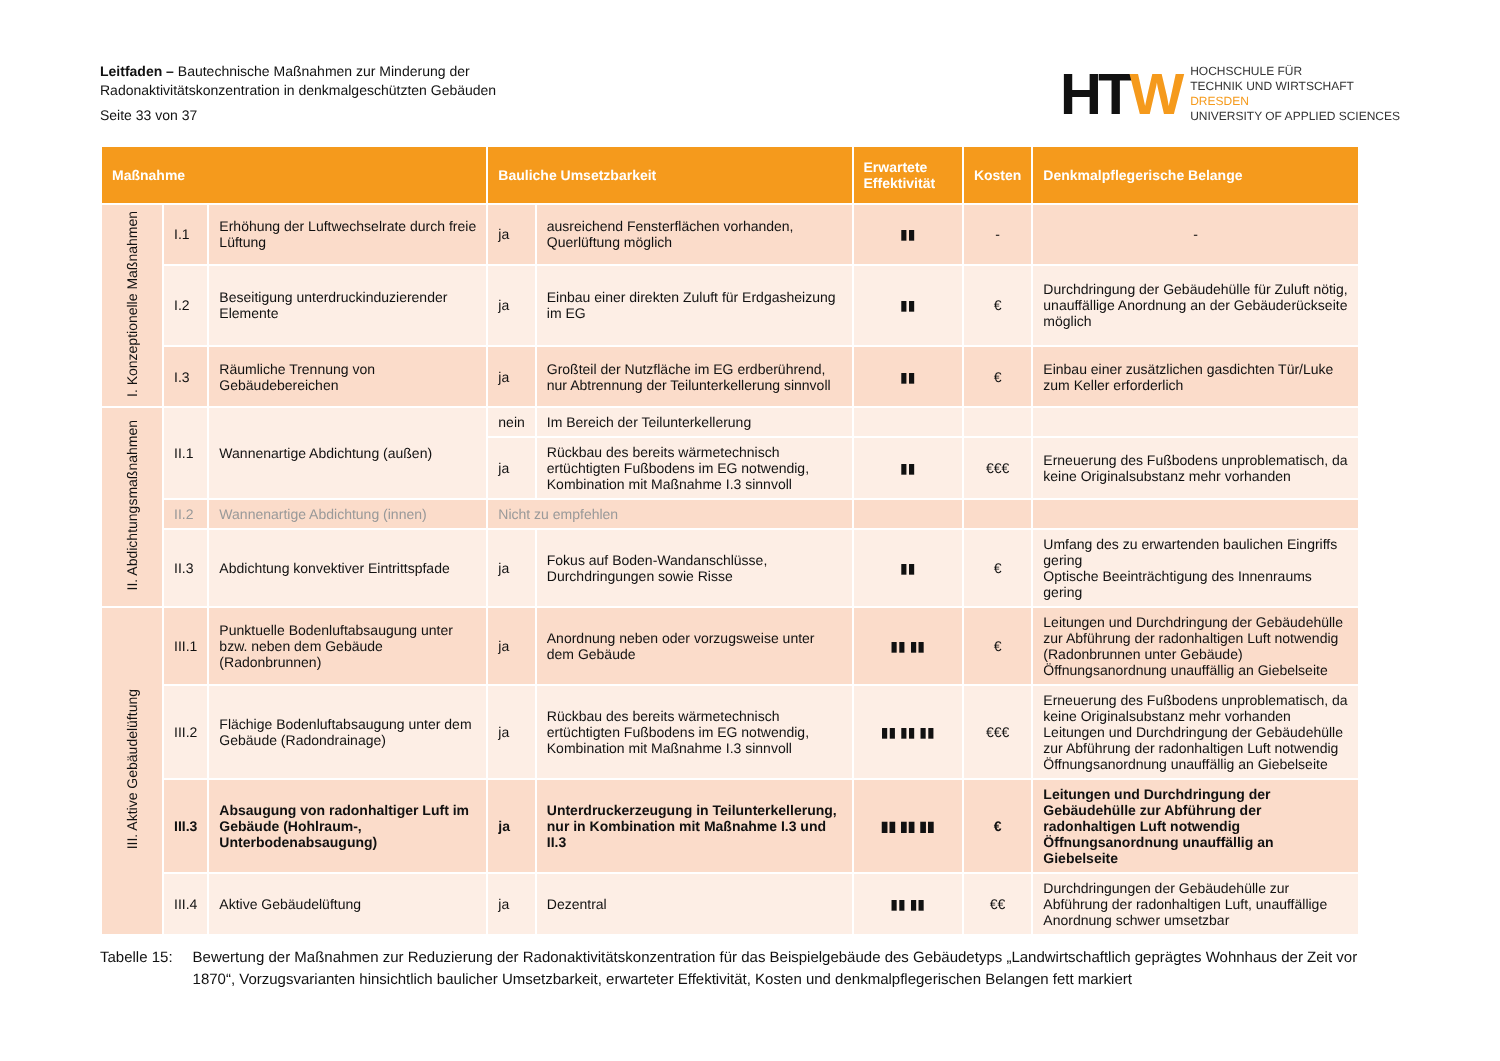Leitfaden – Bautechnische Maßnahmen zur Minderung der
Radonaktivitätskonzentration in denkmalgeschützten Gebäuden
Seite 33 von 37
HTW
HOCHSCHULE FÜR
TECHNIK UND WIRTSCHAFT
DRESDEN
UNIVERSITY OF APPLIED SCIENCES
| Maßnahme | | | Bauliche Umsetzbarkeit | | Erwartete Effektivität | Kosten | Denkmalpflegerische Belange |
| --- | --- | --- | --- | --- | --- | --- | --- |
| I. Konzeptionelle Maßnahmen | I.1 | Erhöhung der Luftwechselrate durch freie Lüftung | ja | ausreichend Fensterflächen vorhanden, Querlüftung möglich | ▮▮ | - | - |
| | I.2 | Beseitigung unterdruckinduzierender Elemente | ja | Einbau einer direkten Zuluft für Erdgasheizung im EG | ▮▮ | € | Durchdringung der Gebäudehülle für Zuluft nötig, unauffällige Anordnung an der Gebäuderückseite möglich |
| | I.3 | Räumliche Trennung von Gebäudebereichen | ja | Großteil der Nutzfläche im EG erdberührend, nur Abtrennung der Teilunterkellerung sinnvoll | ▮▮ | € | Einbau einer zusätzlichen gasdichten Tür/Luke zum Keller erforderlich |
| II. Abdichtungsmaßnahmen | II.1 | Wannenartige Abdichtung (außen) | nein | Im Bereich der Teilunterkellerung | | | |
| | | | ja | Rückbau des bereits wärmetechnisch ertüchtigten Fußbodens im EG notwendig, Kombination mit Maßnahme I.3 sinnvoll | ▮▮ | €€€ | Erneuerung des Fußbodens unproblematisch, da keine Originalsubstanz mehr vorhanden |
| | II.2 | Wannenartige Abdichtung (innen) | Nicht zu empfehlen | | | | |
| | II.3 | Abdichtung konvektiver Eintrittspfade | ja | Fokus auf Boden-Wandanschlüsse, Durchdringungen sowie Risse | ▮▮ | € | Umfang des zu erwartenden baulichen Eingriffs gering Optische Beeinträchtigung des Innenraums gering |
| III. Aktive Gebäudelüftung | III.1 | Punktuelle Bodenluftabsaugung unter bzw. neben dem Gebäude (Radonbrunnen) | ja | Anordnung neben oder vorzugsweise unter dem Gebäude | ▮▮ ▮▮ | € | Leitungen und Durchdringung der Gebäudehülle zur Abführung der radonhaltigen Luft notwendig (Radonbrunnen unter Gebäude) Öffnungsanordnung unauffällig an Giebelseite |
| | III.2 | Flächige Bodenluftabsaugung unter dem Gebäude (Radondrainage) | ja | Rückbau des bereits wärmetechnisch ertüchtigten Fußbodens im EG notwendig, Kombination mit Maßnahme I.3 sinnvoll | ▮▮ ▮▮ ▮▮ | €€€ | Erneuerung des Fußbodens unproblematisch, da keine Originalsubstanz mehr vorhanden Leitungen und Durchdringung der Gebäudehülle zur Abführung der radonhaltigen Luft notwendig Öffnungsanordnung unauffällig an Giebelseite |
| | III.3 | Absaugung von radonhaltiger Luft im Gebäude (Hohlraum-, Unterbodenabsaugung) | ja | Unterdruckerzeugung in Teilunterkellerung, nur in Kombination mit Maßnahme I.3 und II.3 | ▮▮ ▮▮ ▮▮ | € | Leitungen und Durchdringung der Gebäudehülle zur Abführung der radonhaltigen Luft notwendig Öffnungsanordnung unauffällig an Giebelseite |
| | III.4 | Aktive Gebäudelüftung | ja | Dezentral | ▮▮ ▮▮ | €€ | Durchdringungen der Gebäudehülle zur Abführung der radonhaltigen Luft, unauffällige Anordnung schwer umsetzbar |
Tabelle 15: Bewertung der Maßnahmen zur Reduzierung der Radonaktivitätskonzentration für das Beispielgebäude des Gebäudetyps „Landwirtschaftlich geprägtes Wohnhaus der Zeit vor 1870“, Vorzugsvarianten hinsichtlich baulicher Umsetzbarkeit, erwarteter Effektivität, Kosten und denkmalpflegerischen Belangen fett markiert